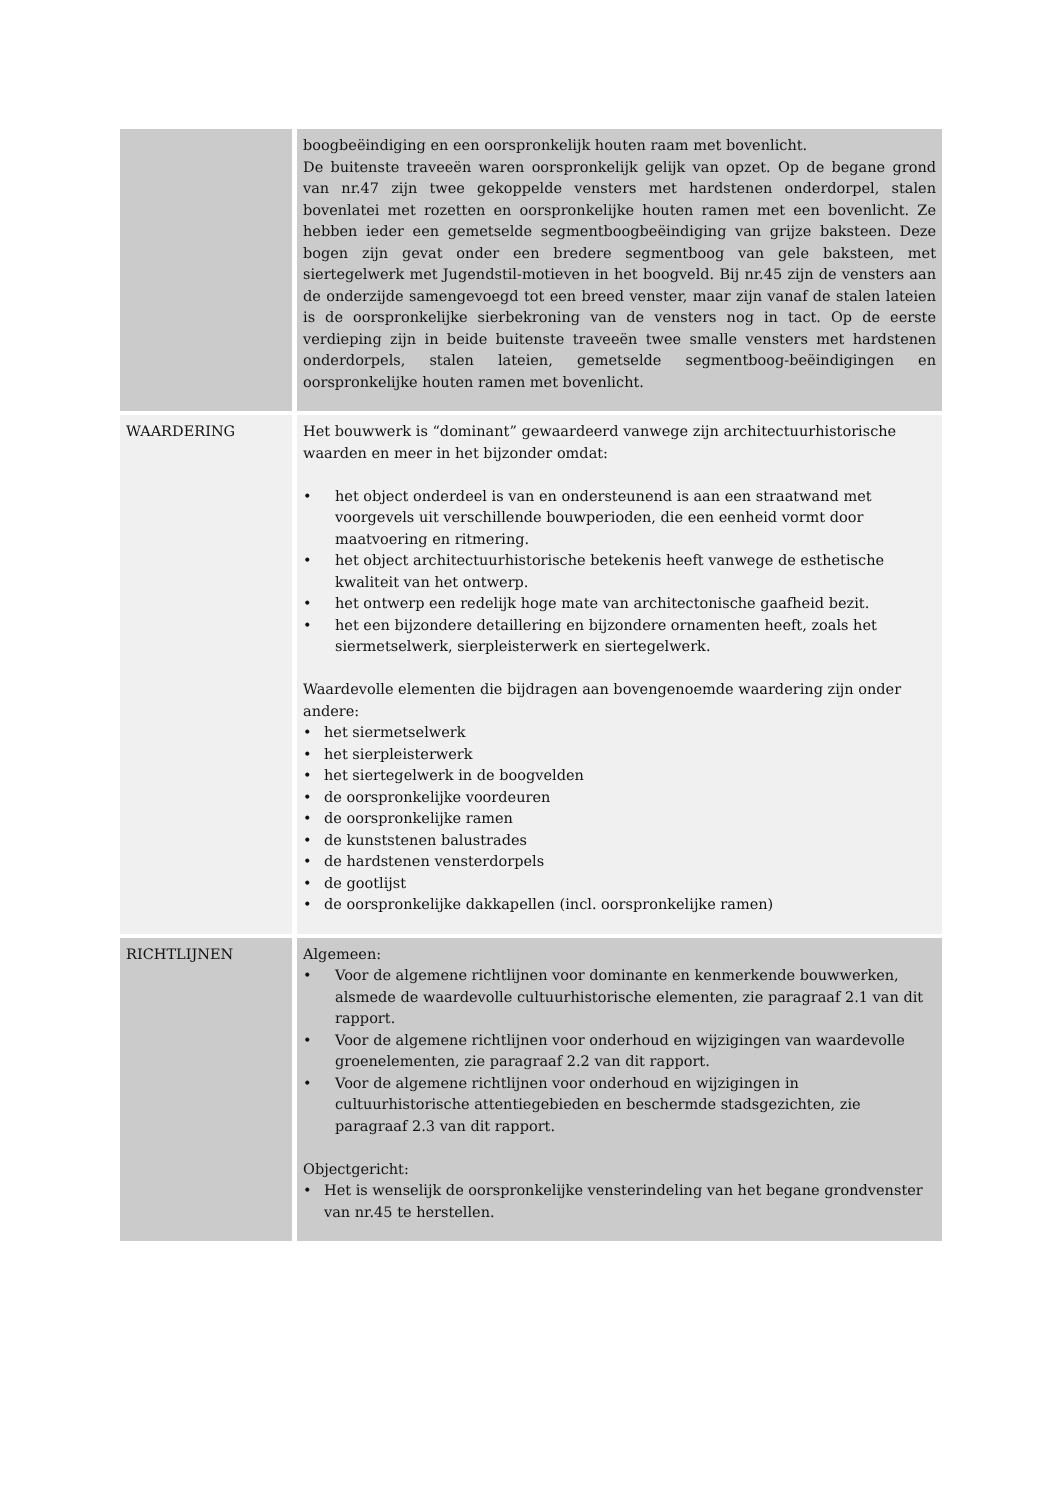| | boogbeëindiging en een oorspronkelijk houten raam met bovenlicht. De buitenste traveeën waren oorspronkelijk gelijk van opzet. Op de begane grond van nr.47 zijn twee gekoppelde vensters met hardstenen onderdorpel, stalen bovenlatei met rozetten en oorspronkelijke houten ramen met een bovenlicht. Ze hebben ieder een gemetselde segmentboogbeëindiging van grijze baksteen. Deze bogen zijn gevat onder een bredere segmentboog van gele baksteen, met siertegelwerk met Jugendstil-motieven in het boogveld. Bij nr.45 zijn de vensters aan de onderzijde samengevoegd tot een breed venster, maar zijn vanaf de stalen lateien is de oorspronkelijke sierbekroning van de vensters nog in tact. Op de eerste verdieping zijn in beide buitenste traveeën twee smalle vensters met hardstenen onderdorpels, stalen lateien, gemetselde segmentboog-beëindigingen en oorspronkelijke houten ramen met bovenlicht. |
| WAARDERING | Het bouwwerk is “dominant” gewaardeerd vanwege zijn architectuurhistorische waarden en meer in het bijzonder omdat: • het object onderdeel is van en ondersteunend is aan een straatwand met voorgevels uit verschillende bouwperioden, die een eenheid vormt door maatvoering en ritmering. • het object architectuurhistorische betekenis heeft vanwege de esthetische kwaliteit van het ontwerp. • het ontwerp een redelijk hoge mate van architectonische gaafheid bezit. • het een bijzondere detaillering en bijzondere ornamenten heeft, zoals het siermetselwerk, sierpleisterwerk en siertegelwerk. Waardevolle elementen die bijdragen aan bovengenoemde waardering zijn onder andere: • het siermetselwerk • het sierpleisterwerk • het siertegelwerk in de boogvelden • de oorspronkelijke voordeuren • de oorspronkelijke ramen • de kunststenen balustrades • de hardstenen vensterdorpels • de gootlijst • de oorspronkelijke dakkapellen (incl. oorspronkelijke ramen) |
| RICHTLIJNEN | Algemeen: • Voor de algemene richtlijnen voor dominante en kenmerkende bouwwerken, alsmede de waardevolle cultuurhistorische elementen, zie paragraaf 2.1 van dit rapport. • Voor de algemene richtlijnen voor onderhoud en wijzigingen van waardevolle groenelementen, zie paragraaf 2.2 van dit rapport. • Voor de algemene richtlijnen voor onderhoud en wijzigingen in cultuurhistorische attentiegebieden en beschermde stadsgezichten, zie paragraaf 2.3 van dit rapport. Objectgericht: • Het is wenselijk de oorspronkelijke vensterindeling van het begane grondvenster van nr.45 te herstellen. |